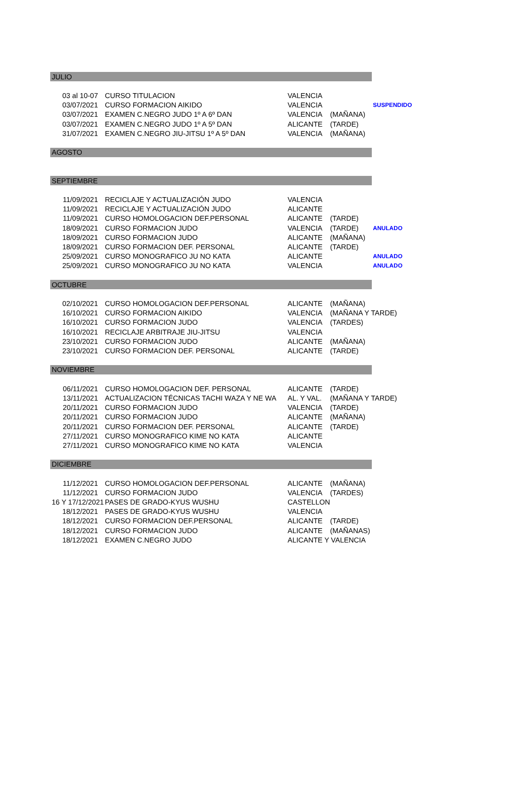| JULIO | | | | |
| 03 al 10-07 | CURSO TITULACION | VALENCIA | | |
| 03/07/2021 | CURSO FORMACION AIKIDO | VALENCIA | | SUSPENDIDO |
| 03/07/2021 | EXAMEN C.NEGRO JUDO 1º A 6º DAN | VALENCIA | (MAÑANA) | |
| 03/07/2021 | EXAMEN C.NEGRO JUDO 1º A 5º DAN | ALICANTE | (TARDE) | |
| 31/07/2021 | EXAMEN C.NEGRO JIU-JITSU 1º A 5º DAN | VALENCIA | (MAÑANA) | |
| AGOSTO | | | | |
| SEPTIEMBRE | | | | |
| 11/09/2021 | RECICLAJE Y ACTUALIZACIÓN JUDO | VALENCIA | | |
| 11/09/2021 | RECICLAJE Y ACTUALIZACIÓN JUDO | ALICANTE | | |
| 11/09/2021 | CURSO HOMOLOGACION DEF.PERSONAL | ALICANTE | (TARDE) | |
| 18/09/2021 | CURSO FORMACION JUDO | VALENCIA | (TARDE) | ANULADO |
| 18/09/2021 | CURSO FORMACION JUDO | ALICANTE | (MAÑANA) | |
| 18/09/2021 | CURSO FORMACION DEF. PERSONAL | ALICANTE | (TARDE) | |
| 25/09/2021 | CURSO MONOGRAFICO JU NO KATA | ALICANTE | | ANULADO |
| 25/09/2021 | CURSO MONOGRAFICO JU NO KATA | VALENCIA | | ANULADO |
| OCTUBRE | | | | |
| 02/10/2021 | CURSO HOMOLOGACION DEF.PERSONAL | ALICANTE | (MAÑANA) | |
| 16/10/2021 | CURSO FORMACION AIKIDO | VALENCIA | (MAÑANA Y TARDE) | |
| 16/10/2021 | CURSO FORMACION JUDO | VALENCIA | (TARDES) | |
| 16/10/2021 | RECICLAJE ARBITRAJE JIU-JITSU | VALENCIA | | |
| 23/10/2021 | CURSO FORMACION JUDO | ALICANTE | (MAÑANA) | |
| 23/10/2021 | CURSO FORMACION DEF. PERSONAL | ALICANTE | (TARDE) | |
| NOVIEMBRE | | | | |
| 06/11/2021 | CURSO HOMOLOGACION DEF. PERSONAL | ALICANTE | (TARDE) | |
| 13/11/2021 | ACTUALIZACION TÉCNICAS TACHI WAZA Y NE WA | AL. Y VAL. | (MAÑANA Y TARDE) | |
| 20/11/2021 | CURSO FORMACION JUDO | VALENCIA | (TARDE) | |
| 20/11/2021 | CURSO FORMACION JUDO | ALICANTE | (MAÑANA) | |
| 20/11/2021 | CURSO FORMACION DEF. PERSONAL | ALICANTE | (TARDE) | |
| 27/11/2021 | CURSO MONOGRAFICO KIME NO KATA | ALICANTE | | |
| 27/11/2021 | CURSO MONOGRAFICO KIME NO KATA | VALENCIA | | |
| DICIEMBRE | | | | |
| 11/12/2021 | CURSO HOMOLOGACION DEF.PERSONAL | ALICANTE | (MAÑANA) | |
| 11/12/2021 | CURSO FORMACION JUDO | VALENCIA | (TARDES) | |
| 16 Y 17/12/2021 | PASES DE GRADO-KYUS WUSHU | CASTELLON | | |
| 18/12/2021 | PASES DE GRADO-KYUS WUSHU | VALENCIA | | |
| 18/12/2021 | CURSO FORMACION DEF.PERSONAL | ALICANTE | (TARDE) | |
| 18/12/2021 | CURSO FORMACION JUDO | ALICANTE | (MAÑANAS) | |
| 18/12/2021 | EXAMEN C.NEGRO JUDO | ALICANTE Y VALENCIA | | |